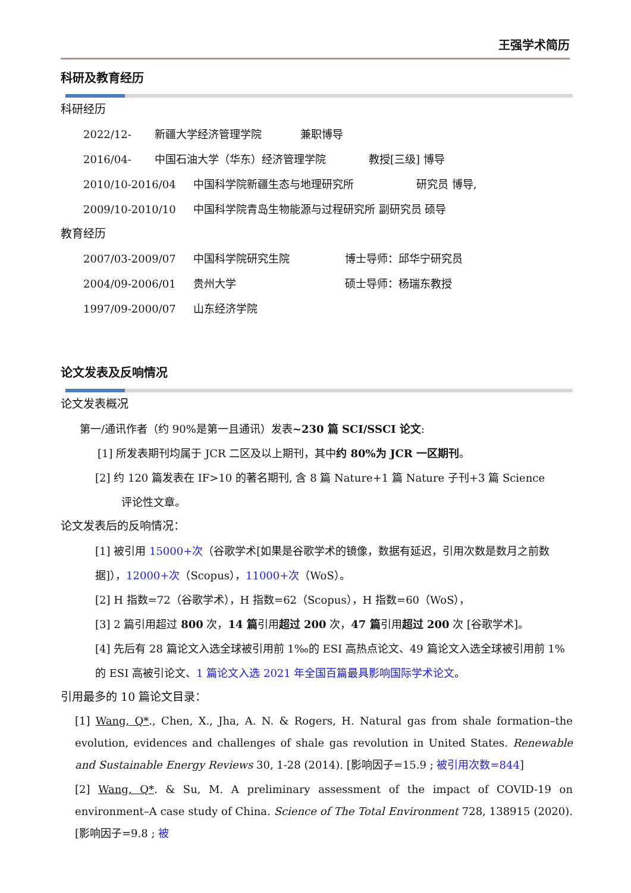王强学术简历
科研及教育经历
科研经历
2022/12- 新疆大学经济管理学院 兼职博导
2016/04- 中国石油大学（华东）经济管理学院 教授[三级] 博导
2010/10-2016/04 中国科学院新疆生态与地理研究所 研究员 博导,
2009/10-2010/10 中国科学院青岛生物能源与过程研究所 副研究员 硕导
教育经历
2007/03-2009/07 中国科学院研究生院 博士导师：邱华宁研究员
2004/09-2006/01 贵州大学 硕士导师：杨瑞东教授
1997/09-2000/07 山东经济学院
论文发表及反响情况
论文发表概况
第一/通讯作者（约 90%是第一且通讯）发表~230 篇 SCI/SSCI 论文:
[1] 所发表期刊均属于 JCR 二区及以上期刊，其中约 80%为 JCR 一区期刊。
[2] 约 120 篇发表在 IF>10 的著名期刊, 含 8 篇 Nature+1 篇 Nature 子刊+3 篇 Science
评论性文章。
论文发表后的反响情况：
[1] 被引用 15000+次（谷歌学术[如果是谷歌学术的镜像，数据有延迟，引用次数是数月之前数据]），12000+次（Scopus），11000+次（WoS）。
[2] H 指数=72（谷歌学术），H 指数=62（Scopus），H 指数=60（WoS），
[3] 2 篇引用超过 800 次，14 篇引用超过 200 次，47 篇引用超过 200 次 [谷歌学术]。
[4] 先后有 28 篇论文入选全球被引用前 1‰的 ESI 高热点论文、49 篇论文入选全球被引用前 1%的 ESI 高被引论文、1 篇论文入选 2021 年全国百篇最具影响国际学术论文。
引用最多的 10 篇论文目录：
[1] Wang, Q*., Chen, X., Jha, A. N. & Rogers, H. Natural gas from shale formation–the evolution, evidences and challenges of shale gas revolution in United States. Renewable and Sustainable Energy Reviews 30, 1-28 (2014). [影响因子=15.9 ; 被引用次数=844]
[2] Wang, Q*. & Su, M. A preliminary assessment of the impact of COVID-19 on environment–A case study of China. Science of The Total Environment 728, 138915 (2020). [影响因子=9.8 ; 被